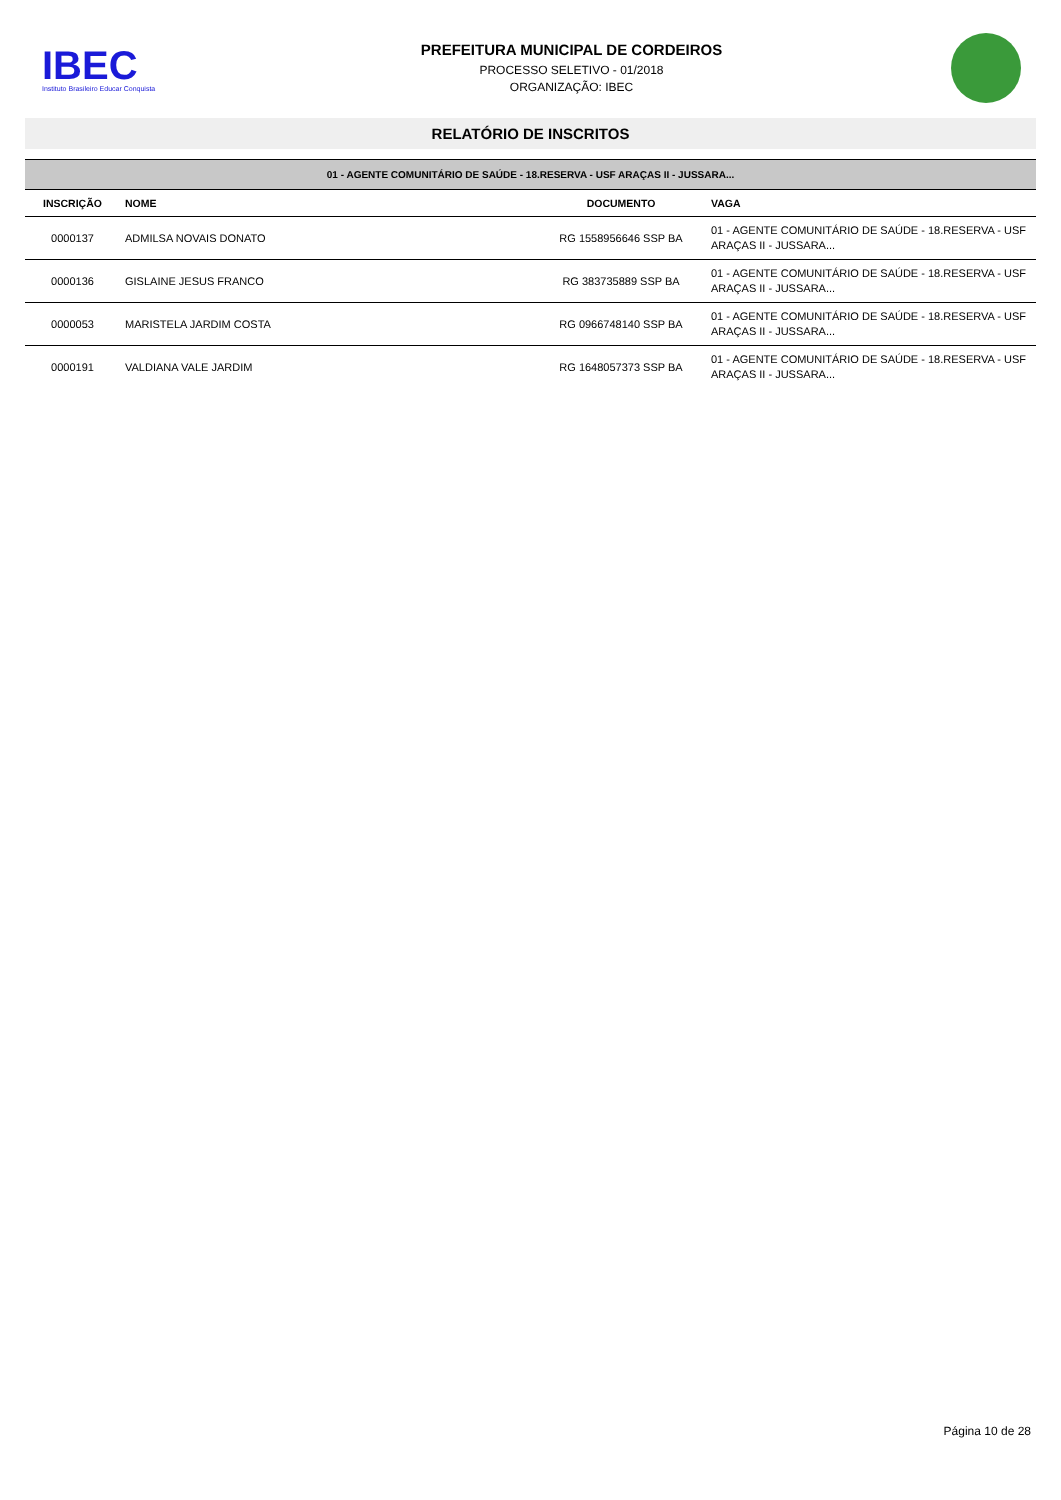IBEC
Instituto Brasileiro Educar Conquista
PREFEITURA MUNICIPAL DE CORDEIROS
PROCESSO SELETIVO - 01/2018
ORGANIZAÇÃO: IBEC
RELATÓRIO DE INSCRITOS
| 01 - AGENTE COMUNITÁRIO DE SAÚDE - 18.RESERVA - USF ARAÇAS II - JUSSARA... | | | |
| INSCRIÇÃO | NOME | DOCUMENTO | VAGA |
| 0000137 | ADMILSA NOVAIS DONATO | RG 1558956646 SSP BA | 01 - AGENTE COMUNITÁRIO DE SAÚDE - 18.RESERVA - USF ARAÇAS II - JUSSARA... |
| 0000136 | GISLAINE JESUS FRANCO | RG 383735889 SSP BA | 01 - AGENTE COMUNITÁRIO DE SAÚDE - 18.RESERVA - USF ARAÇAS II - JUSSARA... |
| 0000053 | MARISTELA JARDIM COSTA | RG 0966748140 SSP BA | 01 - AGENTE COMUNITÁRIO DE SAÚDE - 18.RESERVA - USF ARAÇAS II - JUSSARA... |
| 0000191 | VALDIANA VALE JARDIM | RG 1648057373 SSP BA | 01 - AGENTE COMUNITÁRIO DE SAÚDE - 18.RESERVA - USF ARAÇAS II - JUSSARA... |
Página 10 de 28